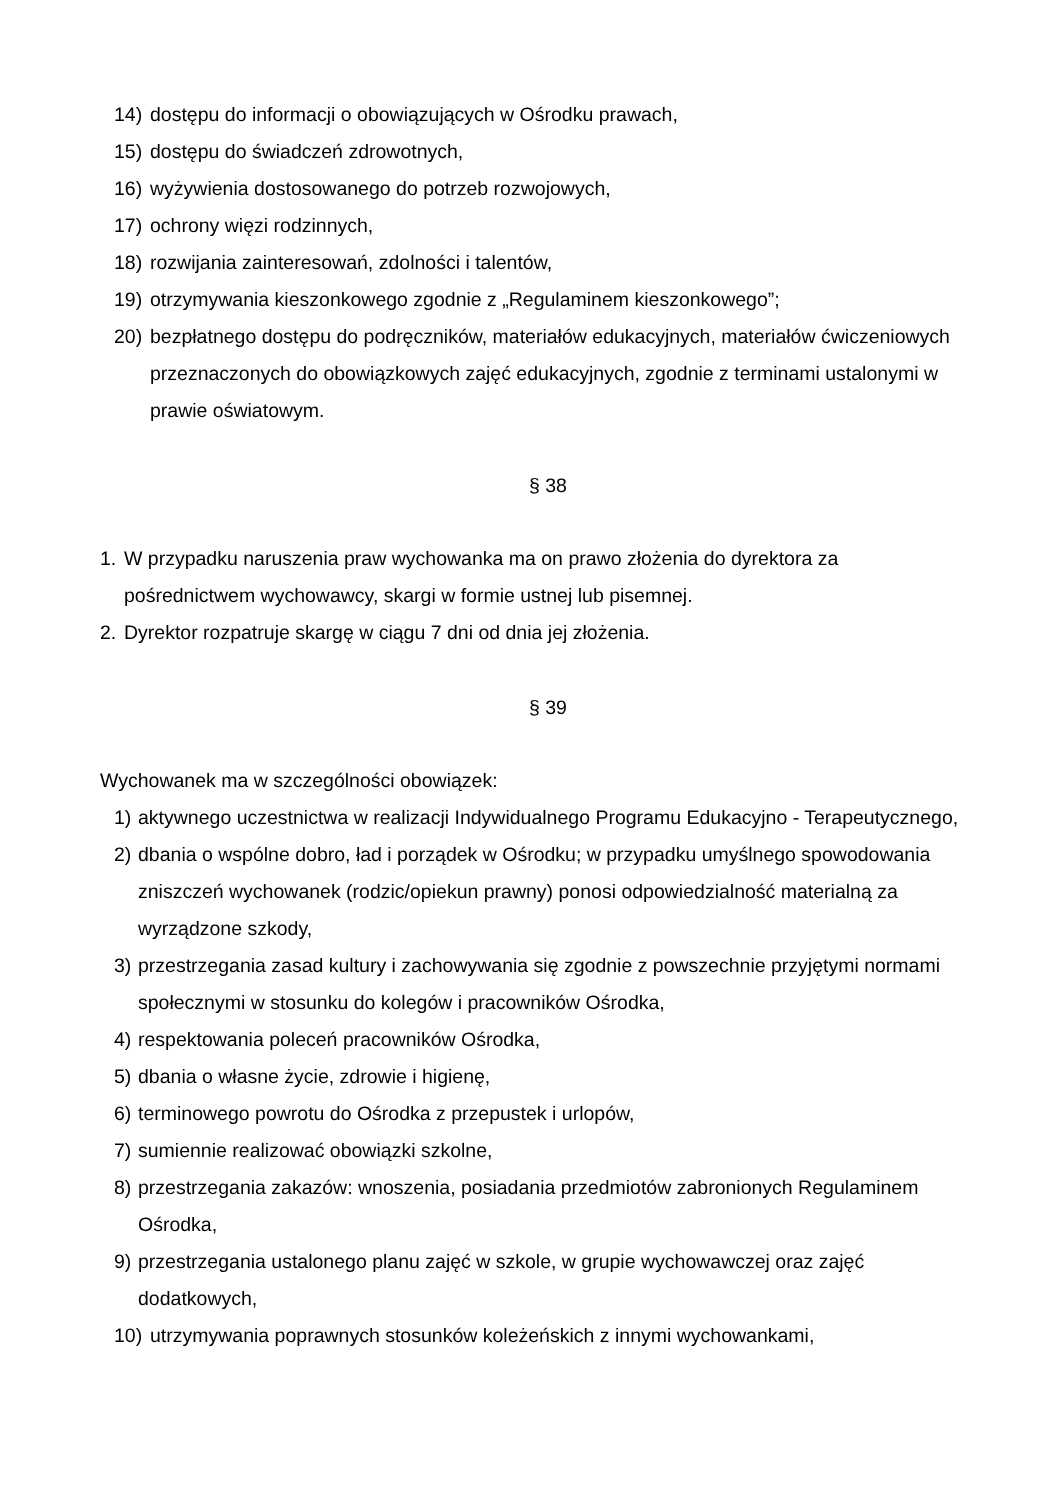14) dostępu do informacji o obowiązujących w Ośrodku prawach,
15) dostępu do świadczeń zdrowotnych,
16) wyżywienia dostosowanego do potrzeb rozwojowych,
17) ochrony więzi rodzinnych,
18) rozwijania zainteresowań, zdolności i talentów,
19) otrzymywania kieszonkowego zgodnie z „Regulaminem kieszonkowego”;
20) bezpłatnego dostępu do podręczników, materiałów edukacyjnych, materiałów ćwiczeniowych przeznaczonych do obowiązkowych zajęć edukacyjnych, zgodnie z terminami ustalonymi w prawie oświatowym.
§ 38
1. W przypadku naruszenia praw wychowanka ma on prawo złożenia do dyrektora za pośrednictwem wychowawcy, skargi w formie ustnej lub pisemnej.
2. Dyrektor rozpatruje skargę w ciągu 7 dni od dnia jej złożenia.
§ 39
Wychowanek ma w szczególności obowiązek:
1) aktywnego uczestnictwa w realizacji Indywidualnego Programu Edukacyjno - Terapeutycznego,
2) dbania o wspólne dobro, ład i porządek w Ośrodku; w przypadku umyślnego spowodowania zniszczeń wychowanek (rodzic/opiekun prawny) ponosi odpowiedzialność materialną za wyrządzone szkody,
3) przestrzegania zasad kultury i zachowywania się zgodnie z powszechnie przyjętymi normami społecznymi w stosunku do kolegów i pracowników Ośrodka,
4) respektowania poleceń pracowników Ośrodka,
5) dbania o własne życie, zdrowie i higienę,
6) terminowego powrotu do Ośrodka z przepustek i urlopów,
7) sumiennie realizować obowiązki szkolne,
8) przestrzegania zakazów: wnoszenia, posiadania przedmiotów zabronionych Regulaminem Ośrodka,
9) przestrzegania ustalonego planu zajęć w szkole, w grupie wychowawczej oraz zajęć dodatkowych,
10) utrzymywania poprawnych stosunków koleżeńskich z innymi wychowankami,